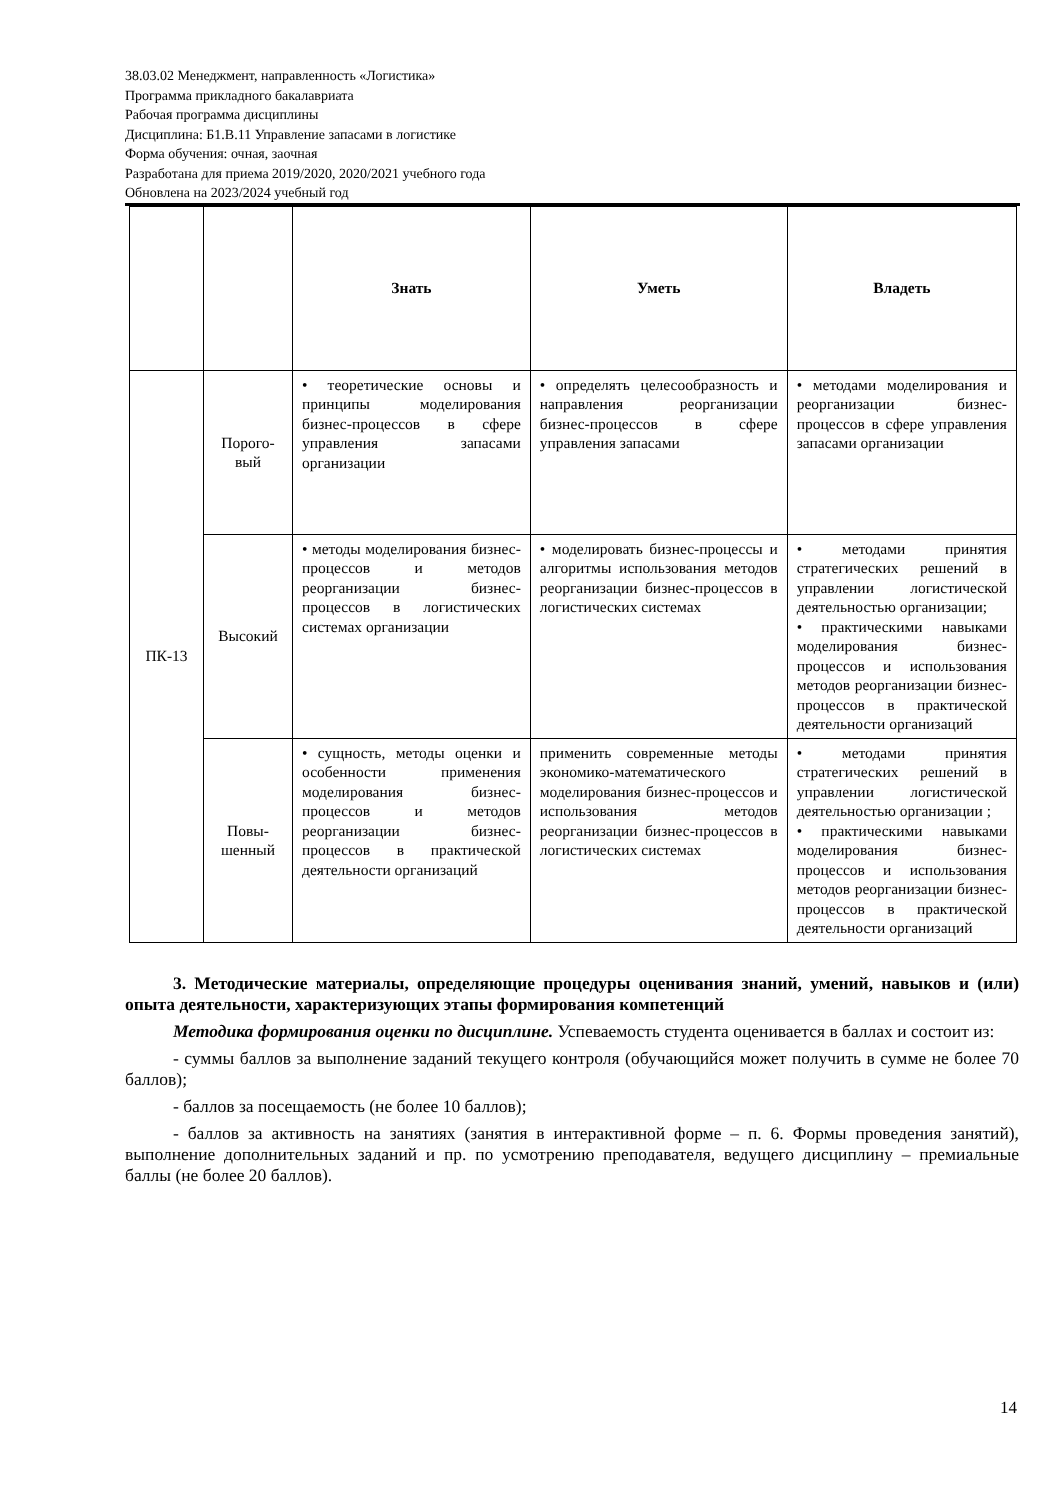38.03.02 Менеджмент, направленность «Логистика»
Программа прикладного бакалавриата
Рабочая программа дисциплины
Дисциплина: Б1.В.11 Управление запасами в логистике
Форма обучения: очная, заочная
Разработана для приема 2019/2020, 2020/2021 учебного года
Обновлена на 2023/2024 учебный год
| | | Знать | Уметь | Владеть |
| --- | --- | --- | --- | --- |
| ПК-13 | Порого- вый | • теоретические основы и принципы моделирования бизнес-процессов в сфере управления запасами организации | • определять целесообразность и направления реорганизации бизнес-процессов в сфере управления запасами | • методами моделирования и реорганизации бизнес-процессов в сфере управления запасами организации |
| | Высокий | • методы моделирования бизнес-процессов и методов реорганизации бизнес-процессов в логистических системах организации | • моделировать бизнес-процессы и алгоритмы использования методов реорганизации бизнес-процессов в логистических системах | • методами принятия стратегических решений в управлении логистической деятельностью организации; • практическими навыками моделирования бизнес-процессов и использования методов реорганизации бизнес-процессов в практической деятельности организаций |
| | Повы- шенный | • сущность, методы оценки и особенности применения моделирования бизнес-процессов и методов реорганизации бизнес-процессов в практической деятельности организаций | применить современные методы экономико-математического моделирования бизнес-процессов и использования методов реорганизации бизнес-процессов в логистических системах | • методами принятия стратегических решений в управлении логистической деятельностью организации ; • практическими навыками моделирования бизнес-процессов и использования методов реорганизации бизнес-процессов в практической деятельности организаций |
3. Методические материалы, определяющие процедуры оценивания знаний, умений, навыков и (или) опыта деятельности, характеризующих этапы формирования компетенций
Методика формирования оценки по дисциплине. Успеваемость студента оценивается в баллах и состоит из:
- суммы баллов за выполнение заданий текущего контроля (обучающийся может получить в сумме не более 70 баллов);
- баллов за посещаемость (не более 10 баллов);
- баллов за активность на занятиях (занятия в интерактивной форме – п. 6. Формы проведения занятий), выполнение дополнительных заданий и пр. по усмотрению преподавателя, ведущего дисциплину – премиальные баллы (не более 20 баллов).
14